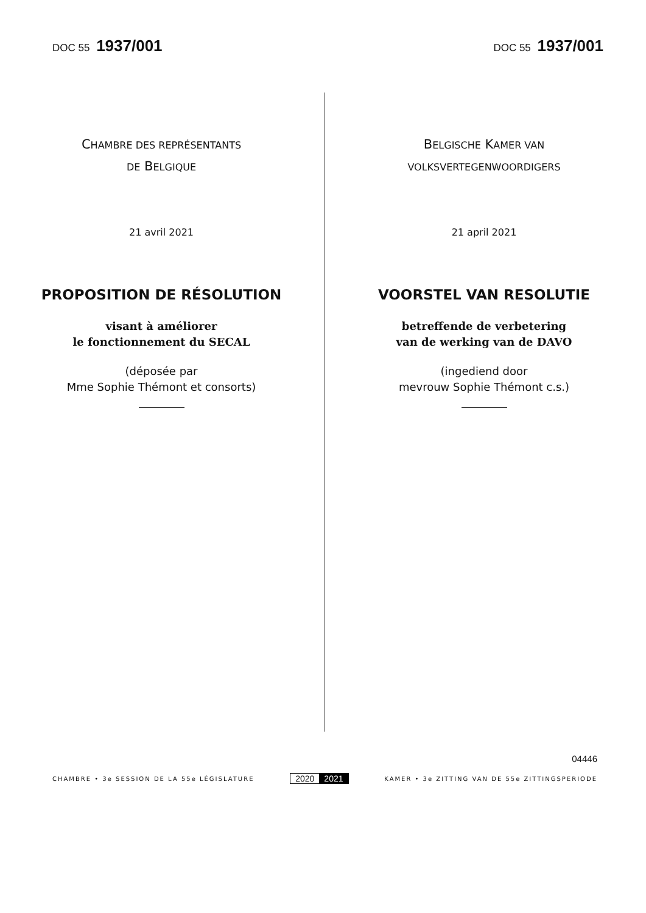DOC 55 1937/001
DOC 55 1937/001
CHAMBRE DES REPRÉSENTANTS
DE BELGIQUE
21 avril 2021
PROPOSITION DE RÉSOLUTION
visant à améliorer
le fonctionnement du SECAL
(déposée par
Mme Sophie Thémont et consorts)
BELGISCHE KAMER VAN
VOLKSVERTEGENWOORDIGERS
21 april 2021
VOORSTEL VAN RESOLUTIE
betreffende de verbetering
van de werking van de DAVO
(ingediend door
mevrouw Sophie Thémont c.s.)
04446
CHAMBRE • 3e SESSION DE LA 55e LÉGISLATURE 2020 2021 KAMER • 3e ZITTING VAN DE 55e ZITTINGSPERIODE